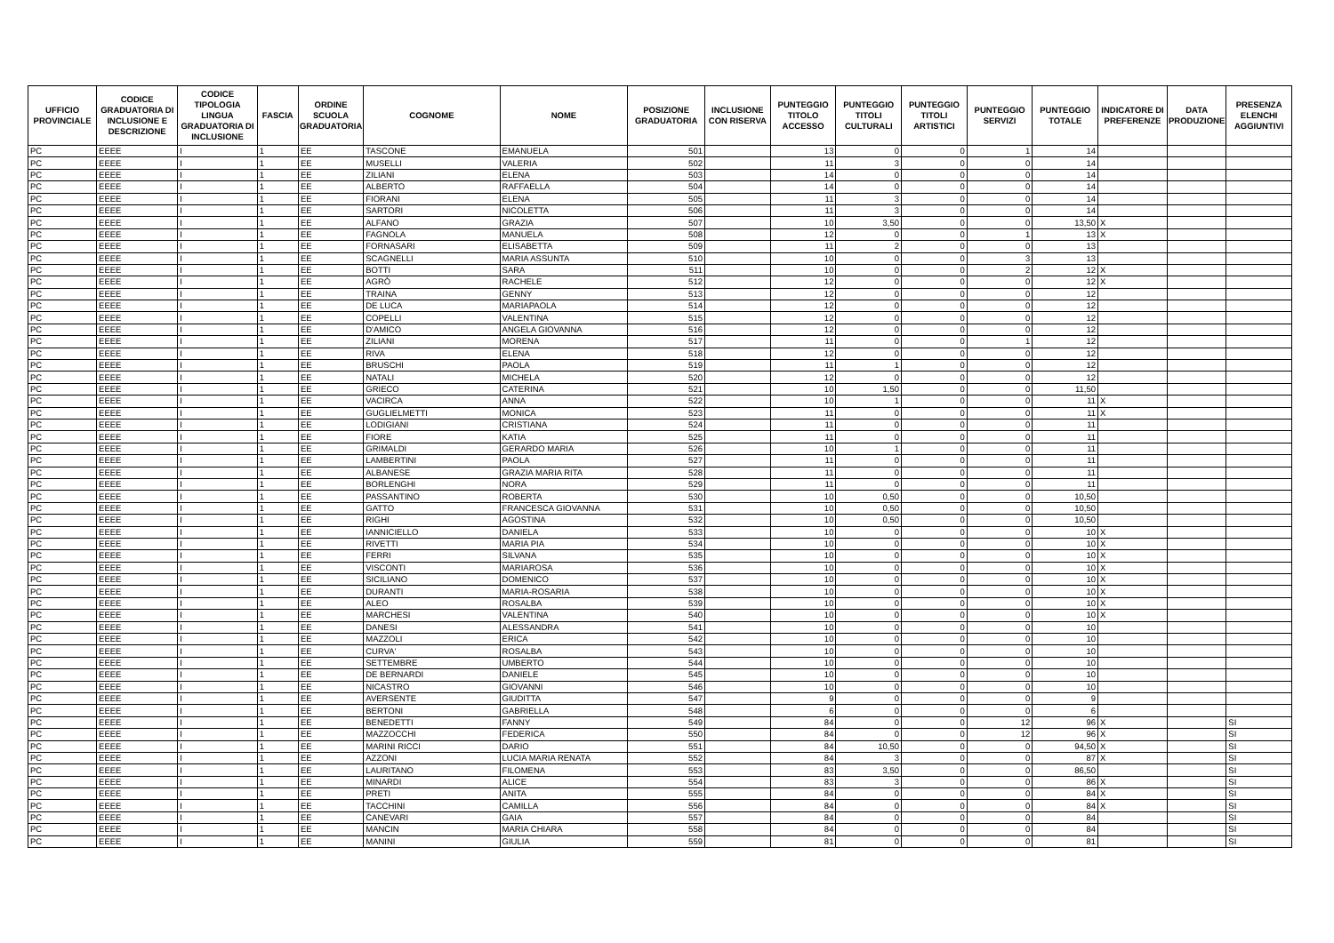| UFFICIO PROVINCIALE | CODICE GRADUATORIA DI INCLUSIONE E DESCRIZIONE | CODICE TIPOLOGIA LINGUA GRADUATORIA DI INCLUSIONE | FASCIA | ORDINE SCUOLA GRADUATORIA | COGNOME | NOME | POSIZIONE GRADUATORIA | INCLUSIONE CON RISERVA | PUNTEGGIO TITOLO ACCESSO | PUNTEGGIO TITOLI CULTURALI | PUNTEGGIO TITOLI ARTISTICI | PUNTEGGIO SERVIZI | PUNTEGGIO TOTALE | INDICATORE DI PREFERENZE | DATA PRODUZIONE | PRESENZA ELENCHI AGGIUNTIVI |
| --- | --- | --- | --- | --- | --- | --- | --- | --- | --- | --- | --- | --- | --- | --- | --- | --- |
| PC | EEEE | I | 1 | EE | TASCONE | EMANUELA | 501 | | 13 | 0 | 0 | 1 | 14 | | | |
| PC | EEEE | I | 1 | EE | MUSELLI | VALERIA | 502 | | 11 | 3 | 0 | 0 | 14 | | | |
| PC | EEEE | I | 1 | EE | ZILIANI | ELENA | 503 | | 14 | 0 | 0 | 0 | 14 | | | |
| PC | EEEE | I | 1 | EE | ALBERTO | RAFFAELLA | 504 | | 14 | 0 | 0 | 0 | 14 | | | |
| PC | EEEE | I | 1 | EE | FIORANI | ELENA | 505 | | 11 | 3 | 0 | 0 | 14 | | | |
| PC | EEEE | I | 1 | EE | SARTORI | NICOLETTA | 506 | | 11 | 3 | 0 | 0 | 14 | | | |
| PC | EEEE | I | 1 | EE | ALFANO | GRAZIA | 507 | | 10 | 3,50 | 0 | 0 | 13,50 | X | | |
| PC | EEEE | I | 1 | EE | FAGNOLA | MANUELA | 508 | | 12 | 0 | 0 | 1 | 13 | X | | |
| PC | EEEE | I | 1 | EE | FORNASARI | ELISABETTA | 509 | | 11 | 2 | 0 | 0 | 13 | | | |
| PC | EEEE | I | 1 | EE | SCAGNELLI | MARIA ASSUNTA | 510 | | 10 | 0 | 0 | 3 | 13 | | | |
| PC | EEEE | I | 1 | EE | BOTTI | SARA | 511 | | 10 | 0 | 0 | 2 | 12 | X | | |
| PC | EEEE | I | 1 | EE | AGRÒ | RACHELE | 512 | | 12 | 0 | 0 | 0 | 12 | X | | |
| PC | EEEE | I | 1 | EE | TRAINA | GENNY | 513 | | 12 | 0 | 0 | 0 | 12 | | | |
| PC | EEEE | I | 1 | EE | DE LUCA | MARIAPAOLA | 514 | | 12 | 0 | 0 | 0 | 12 | | | |
| PC | EEEE | I | 1 | EE | COPELLI | VALENTINA | 515 | | 12 | 0 | 0 | 0 | 12 | | | |
| PC | EEEE | I | 1 | EE | D'AMICO | ANGELA GIOVANNA | 516 | | 12 | 0 | 0 | 0 | 12 | | | |
| PC | EEEE | I | 1 | EE | ZILIANI | MORENA | 517 | | 11 | 0 | 0 | 1 | 12 | | | |
| PC | EEEE | I | 1 | EE | RIVA | ELENA | 518 | | 12 | 0 | 0 | 0 | 12 | | | |
| PC | EEEE | I | 1 | EE | BRUSCHI | PAOLA | 519 | | 11 | 1 | 0 | 0 | 12 | | | |
| PC | EEEE | I | 1 | EE | NATALI | MICHELA | 520 | | 12 | 0 | 0 | 0 | 12 | | | |
| PC | EEEE | I | 1 | EE | GRIECO | CATERINA | 521 | | 10 | 1,50 | 0 | 0 | 11,50 | | | |
| PC | EEEE | I | 1 | EE | VACIRCA | ANNA | 522 | | 10 | 1 | 0 | 0 | 11 | X | | |
| PC | EEEE | I | 1 | EE | GUGLIELMETTI | MONICA | 523 | | 11 | 0 | 0 | 0 | 11 | X | | |
| PC | EEEE | I | 1 | EE | LODIGIANI | CRISTIANA | 524 | | 11 | 0 | 0 | 0 | 11 | | | |
| PC | EEEE | I | 1 | EE | FIORE | KATIA | 525 | | 11 | 0 | 0 | 0 | 11 | | | |
| PC | EEEE | I | 1 | EE | GRIMALDI | GERARDO MARIA | 526 | | 10 | 1 | 0 | 0 | 11 | | | |
| PC | EEEE | I | 1 | EE | LAMBERTINI | PAOLA | 527 | | 11 | 0 | 0 | 0 | 11 | | | |
| PC | EEEE | I | 1 | EE | ALBANESE | GRAZIA MARIA RITA | 528 | | 11 | 0 | 0 | 0 | 11 | | | |
| PC | EEEE | I | 1 | EE | BORLENGHI | NORA | 529 | | 11 | 0 | 0 | 0 | 11 | | | |
| PC | EEEE | I | 1 | EE | PASSANTINO | ROBERTA | 530 | | 10 | 0,50 | 0 | 0 | 10,50 | | | |
| PC | EEEE | I | 1 | EE | GATTO | FRANCESCA GIOVANNA | 531 | | 10 | 0,50 | 0 | 0 | 10,50 | | | |
| PC | EEEE | I | 1 | EE | RIGHI | AGOSTINA | 532 | | 10 | 0,50 | 0 | 0 | 10,50 | | | |
| PC | EEEE | I | 1 | EE | IANNICIELLO | DANIELA | 533 | | 10 | 0 | 0 | 0 | 10 | X | | |
| PC | EEEE | I | 1 | EE | RIVETTI | MARIA PIA | 534 | | 10 | 0 | 0 | 0 | 10 | X | | |
| PC | EEEE | I | 1 | EE | FERRI | SILVANA | 535 | | 10 | 0 | 0 | 0 | 10 | X | | |
| PC | EEEE | I | 1 | EE | VISCONTI | MARIAROSA | 536 | | 10 | 0 | 0 | 0 | 10 | X | | |
| PC | EEEE | I | 1 | EE | SICILIANO | DOMENICO | 537 | | 10 | 0 | 0 | 0 | 10 | X | | |
| PC | EEEE | I | 1 | EE | DURANTI | MARIA-ROSARIA | 538 | | 10 | 0 | 0 | 0 | 10 | X | | |
| PC | EEEE | I | 1 | EE | ALEO | ROSALBA | 539 | | 10 | 0 | 0 | 0 | 10 | X | | |
| PC | EEEE | I | 1 | EE | MARCHESI | VALENTINA | 540 | | 10 | 0 | 0 | 0 | 10 | X | | |
| PC | EEEE | I | 1 | EE | DANESI | ALESSANDRA | 541 | | 10 | 0 | 0 | 0 | 10 | | | |
| PC | EEEE | I | 1 | EE | MAZZOLI | ERICA | 542 | | 10 | 0 | 0 | 0 | 10 | | | |
| PC | EEEE | I | 1 | EE | CURVA' | ROSALBA | 543 | | 10 | 0 | 0 | 0 | 10 | | | |
| PC | EEEE | I | 1 | EE | SETTEMBRE | UMBERTO | 544 | | 10 | 0 | 0 | 0 | 10 | | | |
| PC | EEEE | I | 1 | EE | DE BERNARDI | DANIELE | 545 | | 10 | 0 | 0 | 0 | 10 | | | |
| PC | EEEE | I | 1 | EE | NICASTRO | GIOVANNI | 546 | | 10 | 0 | 0 | 0 | 10 | | | |
| PC | EEEE | I | 1 | EE | AVERSENTE | GIUDITTA | 547 | | 9 | 0 | 0 | 0 | 9 | | | |
| PC | EEEE | I | 1 | EE | BERTONI | GABRIELLA | 548 | | 6 | 0 | 0 | 0 | 6 | | | |
| PC | EEEE | I | 1 | EE | BENEDETTI | FANNY | 549 | | 84 | 0 | 0 | 12 | 96 | X | | SI |
| PC | EEEE | I | 1 | EE | MAZZOCCHI | FEDERICA | 550 | | 84 | 0 | 0 | 12 | 96 | X | | SI |
| PC | EEEE | I | 1 | EE | MARINI RICCI | DARIO | 551 | | 84 | 10,50 | 0 | 0 | 94,50 | X | | SI |
| PC | EEEE | I | 1 | EE | AZZONI | LUCIA MARIA RENATA | 552 | | 84 | 3 | 0 | 0 | 87 | X | | SI |
| PC | EEEE | I | 1 | EE | LAURITANO | FILOMENA | 553 | | 83 | 3,50 | 0 | 0 | 86,50 | | | SI |
| PC | EEEE | I | 1 | EE | MINARDI | ALICE | 554 | | 83 | 3 | 0 | 0 | 86 | X | | SI |
| PC | EEEE | I | 1 | EE | PRETI | ANITA | 555 | | 84 | 0 | 0 | 0 | 84 | X | | SI |
| PC | EEEE | I | 1 | EE | TACCHINI | CAMILLA | 556 | | 84 | 0 | 0 | 0 | 84 | X | | SI |
| PC | EEEE | I | 1 | EE | CANEVARI | GAIA | 557 | | 84 | 0 | 0 | 0 | 84 | | | SI |
| PC | EEEE | I | 1 | EE | MANCIN | MARIA CHIARA | 558 | | 84 | 0 | 0 | 0 | 84 | | | SI |
| PC | EEEE | I | 1 | EE | MANINI | GIULIA | 559 | | 81 | 0 | 0 | 0 | 81 | | | SI |